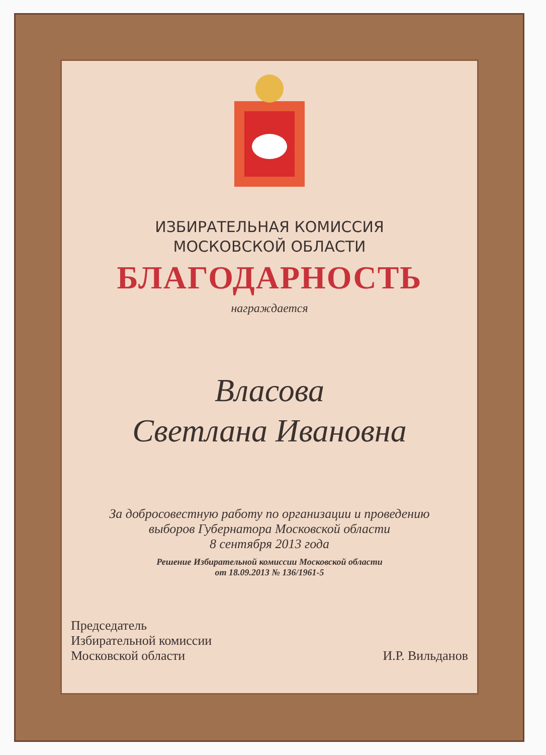ИЗБИРАТЕЛЬНАЯ КОМИССИЯ
МОСКОВСКОЙ ОБЛАСТИ
БЛАГОДАРНОСТЬ
награждается
Власова
Светлана Ивановна
За добросовестную работу по организации и проведению
выборов Губернатора Московской области
8 сентября 2013 года
Решение Избирательной комиссии Московской области
от 18.09.2013 № 136/1961-5
Председатель
Избирательной комиссии
Московской области
И.Р. Вильданов